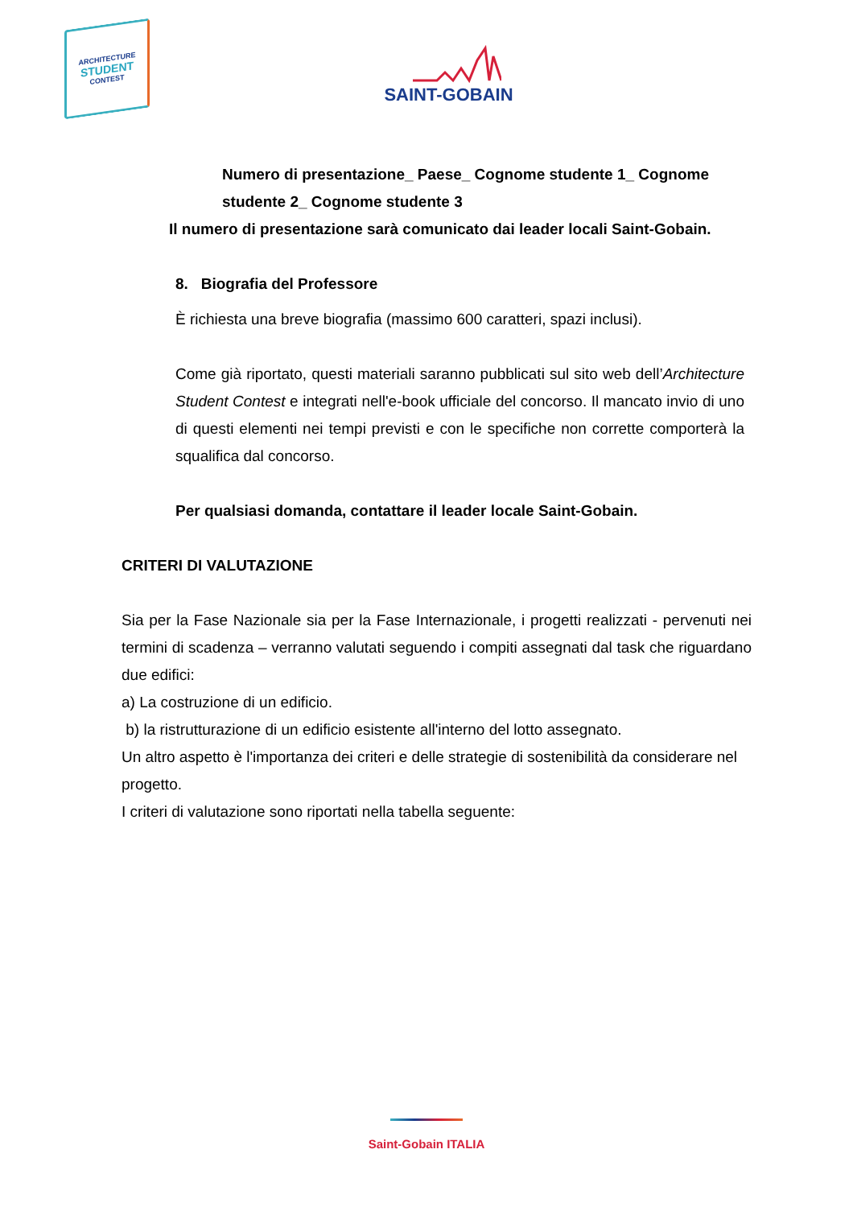ARCHITECTURE
STUDENT
CONTEST
SAINT-GOBAIN
Numero di presentazione_ Paese_ Cognome studente 1_ Cognome studente 2_ Cognome studente 3
Il numero di presentazione sarà comunicato dai leader locali Saint-Gobain.
8. Biografia del Professore
È richiesta una breve biografia (massimo 600 caratteri, spazi inclusi).
Come già riportato, questi materiali saranno pubblicati sul sito web dell’Architecture Student Contest e integrati nell'e-book ufficiale del concorso. Il mancato invio di uno di questi elementi nei tempi previsti e con le specifiche non corrette comporterà la squalifica dal concorso.
Per qualsiasi domanda, contattare il leader locale Saint-Gobain.
CRITERI DI VALUTAZIONE
Sia per la Fase Nazionale sia per la Fase Internazionale, i progetti realizzati - pervenuti nei termini di scadenza – verranno valutati seguendo i compiti assegnati dal task che riguardano due edifici:
a) La costruzione di un edificio.
b) la ristrutturazione di un edificio esistente all'interno del lotto assegnato.
Un altro aspetto è l'importanza dei criteri e delle strategie di sostenibilità da considerare nel progetto.
I criteri di valutazione sono riportati nella tabella seguente:
Saint-Gobain ITALIA